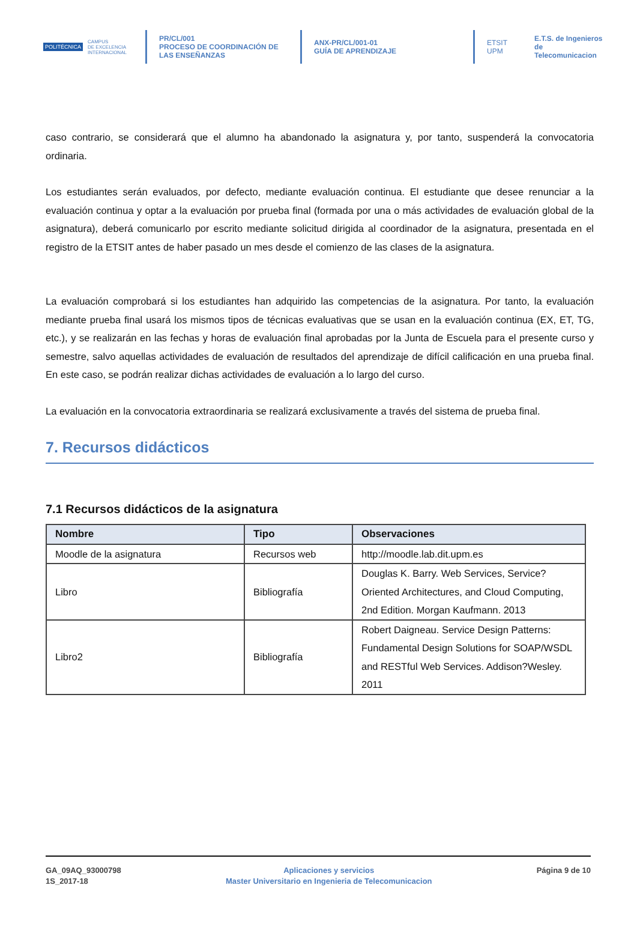POLITÉCNICA CAMPUS
DE EXCELENCIA
INTERNACIONAL
PR/CL/001
PROCESO DE COORDINACIÓN DE
LAS ENSEÑANZAS
ANX-PR/CL/001-01
GUÍA DE APRENDIZAJE
ETSIT UPM E.T.S. de Ingenieros de
Telecomunicacion
caso contrario, se considerará que el alumno ha abandonado la asignatura y, por tanto, suspenderá la convocatoria ordinaria.
Los estudiantes serán evaluados, por defecto, mediante evaluación continua. El estudiante que desee renunciar a la evaluación continua y optar a la evaluación por prueba final (formada por una o más actividades de evaluación global de la asignatura), deberá comunicarlo por escrito mediante solicitud dirigida al coordinador de la asignatura, presentada en el registro de la ETSIT antes de haber pasado un mes desde el comienzo de las clases de la asignatura.
La evaluación comprobará si los estudiantes han adquirido las competencias de la asignatura. Por tanto, la evaluación mediante prueba final usará los mismos tipos de técnicas evaluativas que se usan en la evaluación continua (EX, ET, TG, etc.), y se realizarán en las fechas y horas de evaluación final aprobadas por la Junta de Escuela para el presente curso y semestre, salvo aquellas actividades de evaluación de resultados del aprendizaje de difícil calificación en una prueba final. En este caso, se podrán realizar dichas actividades de evaluación a lo largo del curso.
La evaluación en la convocatoria extraordinaria se realizará exclusivamente a través del sistema de prueba final.
7. Recursos didácticos
7.1 Recursos didácticos de la asignatura
| Nombre | Tipo | Observaciones |
| --- | --- | --- |
| Moodle de la asignatura | Recursos web | http://moodle.lab.dit.upm.es |
| Libro | Bibliografía | Douglas K. Barry. Web Services, Service?Oriented Architectures, and Cloud Computing, 2nd Edition. Morgan Kaufmann. 2013 |
| Libro2 | Bibliografía | Robert Daigneau. Service Design Patterns: Fundamental Design Solutions for SOAP/WSDL and RESTful Web Services. Addison?Wesley. 2011 |
GA_09AQ_93000798
1S_2017-18
Aplicaciones y servicios
Master Universitario en Ingenieria de Telecomunicacion
Página 9 de 10